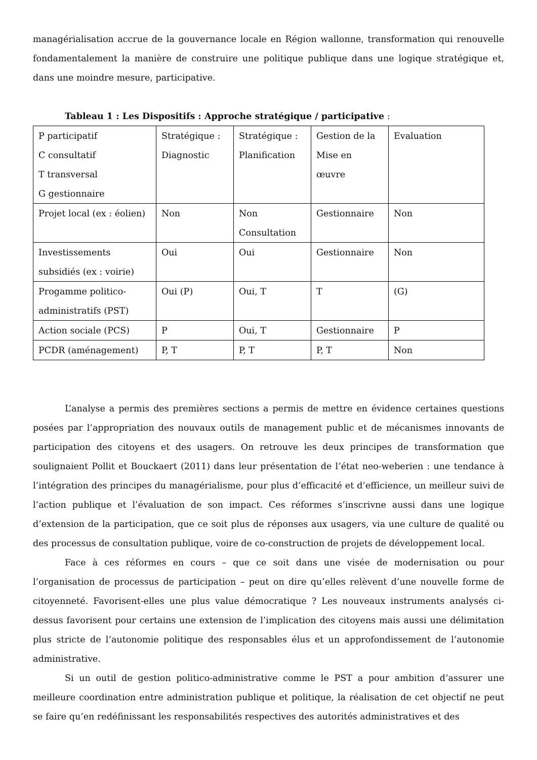managérialisation accrue de la gouvernance locale en Région wallonne, transformation qui renouvelle fondamentalement la manière de construire une politique publique dans une logique stratégique et, dans une moindre mesure, participative.
Tableau 1 : Les Dispositifs : Approche stratégique / participative :
| P participatif C consultatif T transversal G gestionnaire | Stratégique : Diagnostic | Stratégique : Planification | Gestion de la Mise en œuvre | Evaluation |
| Projet local (ex : éolien) | Non | Non Consultation | Gestionnaire | Non |
| Investissements subsidiés (ex : voirie) | Oui | Oui | Gestionnaire | Non |
| Progamme politico-administratifs (PST) | Oui (P) | Oui, T | T | (G) |
| Action sociale (PCS) | P | Oui, T | Gestionnaire | P |
| PCDR (aménagement) | P, T | P, T | P, T | Non |
L’analyse a permis des premières sections a permis de mettre en évidence certaines questions posées par l’appropriation des nouvaux outils de management public et de mécanismes innovants de participation des citoyens et des usagers. On retrouve les deux principes de transformation que soulignaient Pollit et Bouckaert (2011) dans leur présentation de l’état neo-weberien : une tendance à l’intégration des principes du managérialisme, pour plus d’efficacité et d’efficience, un meilleur suivi de l’action publique et l’évaluation de son impact. Ces réformes s’inscrivne aussi dans une logique d’extension de la participation, que ce soit plus de réponses aux usagers, via une culture de qualité ou des processus de consultation publique, voire de co-construction de projets de développement local.
Face à ces réformes en cours – que ce soit dans une visée de modernisation ou pour l’organisation de processus de participation – peut on dire qu’elles relèvent d’une nouvelle forme de citoyenneté. Favorisent-elles une plus value démocratique ? Les nouveaux instruments analysés ci-dessus favorisent pour certains une extension de l’implication des citoyens mais aussi une délimitation plus stricte de l’autonomie politique des responsables élus et un approfondissement de l’autonomie administrative.
Si un outil de gestion politico-administrative comme le PST a pour ambition d’assurer une meilleure coordination entre administration publique et politique, la réalisation de cet objectif ne peut se faire qu’en redéfinissant les responsabilités respectives des autorités administratives et des